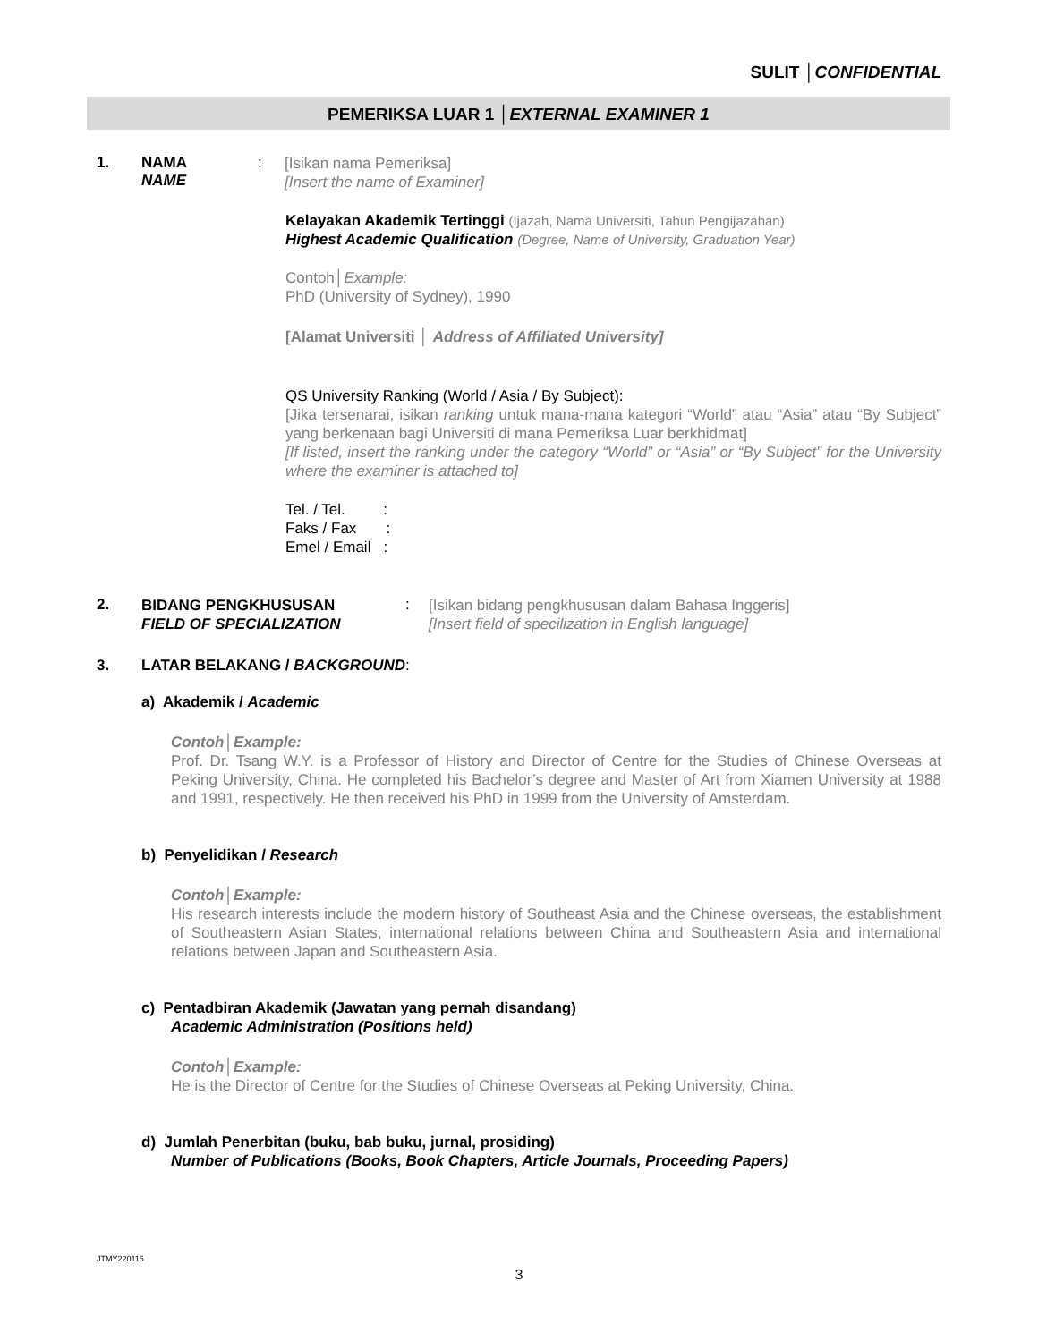SULIT │CONFIDENTIAL
PEMERIKSA LUAR 1 │EXTERNAL EXAMINER 1
1. NAMA
NAME
:
[Isikan nama Pemeriksa]
[Insert the name of Examiner]
Kelayakan Akademik Tertinggi (Ijazah, Nama Universiti, Tahun Pengijazahan)
Highest Academic Qualification (Degree, Name of University, Graduation Year)
Contoh│Example:
PhD (University of Sydney), 1990
[Alamat Universiti │ Address of Affiliated University]
QS University Ranking (World / Asia / By Subject):
[Jika tersenarai, isikan ranking untuk mana-mana kategori “World” atau “Asia” atau “By Subject” yang berkenaan bagi Universiti di mana Pemeriksa Luar berkhidmat]
[If listed, insert the ranking under the category “World” or “Asia” or “By Subject” for the University where the examiner is attached to]
Tel. / Tel. :
Faks / Fax :
Emel / Email :
2.
BIDANG PENGKHUSUSAN
FIELD OF SPECIALIZATION
:
[Isikan bidang pengkhususan dalam Bahasa Inggeris]
[Insert field of specilization in English language]
3. LATAR BELAKANG / BACKGROUND:
a) Akademik / Academic
Contoh│Example:
Prof. Dr. Tsang W.Y. is a Professor of History and Director of Centre for the Studies of Chinese Overseas at Peking University, China. He completed his Bachelor’s degree and Master of Art from Xiamen University at 1988 and 1991, respectively. He then received his PhD in 1999 from the University of Amsterdam.
b) Penyelidikan / Research
Contoh│Example:
His research interests include the modern history of Southeast Asia and the Chinese overseas, the establishment of Southeastern Asian States, international relations between China and Southeastern Asia and international relations between Japan and Southeastern Asia.
c) Pentadbiran Akademik (Jawatan yang pernah disandang)
Academic Administration (Positions held)
Contoh│Example:
He is the Director of Centre for the Studies of Chinese Overseas at Peking University, China.
d) Jumlah Penerbitan (buku, bab buku, jurnal, prosiding)
Number of Publications (Books, Book Chapters, Article Journals, Proceeding Papers)
JTMY220115
3